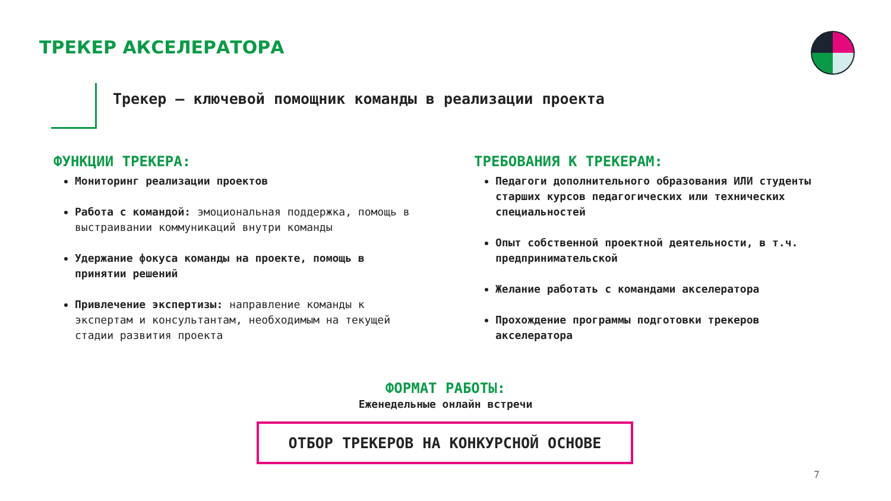ТРЕКЕР АКСЕЛЕРАТОРА
Трекер – ключевой помощник команды в реализации проекта
ФУНКЦИИ ТРЕКЕРА:
Мониторинг реализации проектов
Работа с командой: эмоциональная поддержка, помощь в выстраивании коммуникаций внутри команды
Удержание фокуса команды на проекте, помощь в принятии решений
Привлечение экспертизы: направление команды к экспертам и консультантам, необходимым на текущей стадии развития проекта
ТРЕБОВАНИЯ К ТРЕКЕРАМ:
Педагоги дополнительного образования ИЛИ студенты старших курсов педагогических или технических специальностей
Опыт собственной проектной деятельности, в т.ч. предпринимательской
Желание работать с командами акселератора
Прохождение программы подготовки трекеров акселератора
ФОРМАТ РАБОТЫ:
Еженедельные онлайн встречи
ОТБОР ТРЕКЕРОВ НА КОНКУРСНОЙ ОСНОВЕ
7